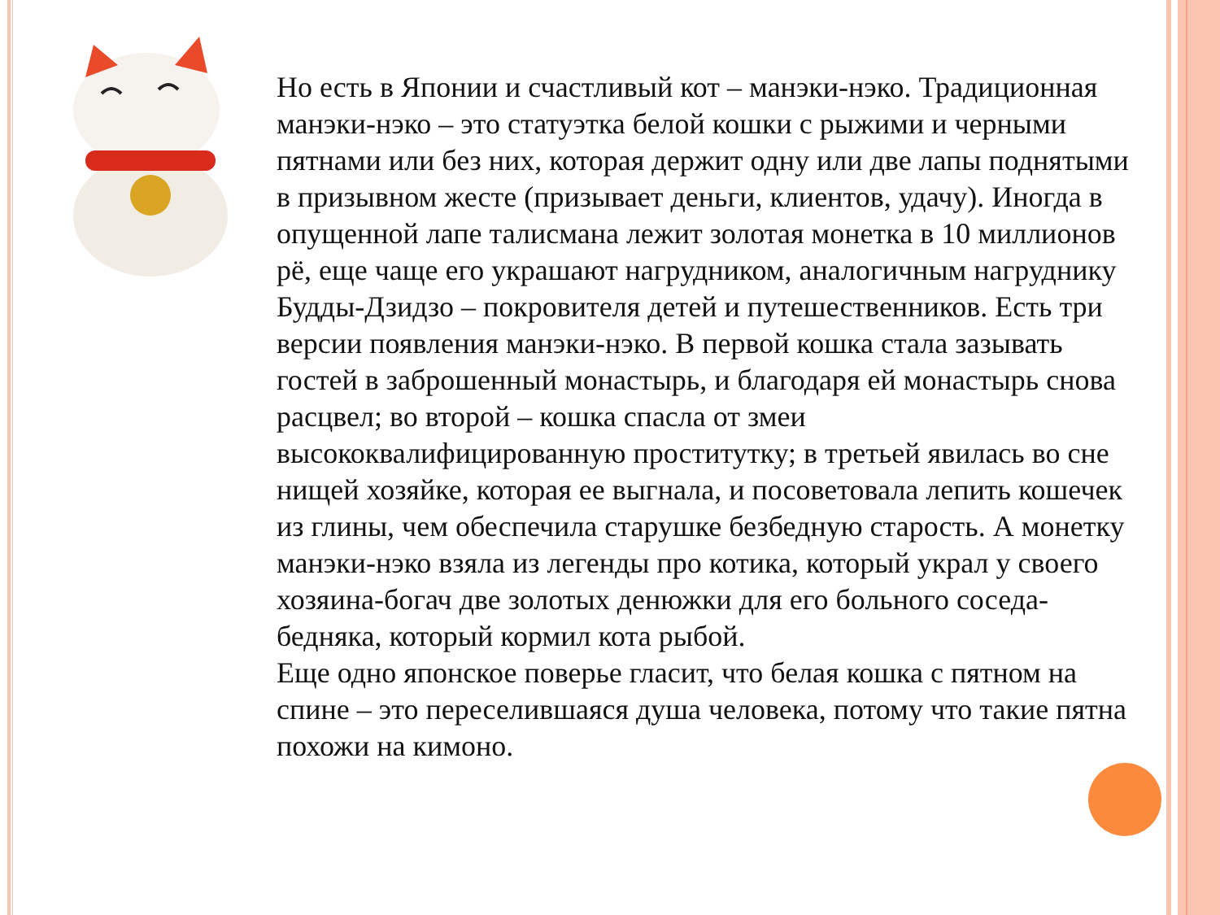Но есть в Японии и счастливый кот – манэки-нэко. Традиционная манэки-нэко – это статуэтка белой кошки с рыжими и черными пятнами или без них, которая держит одну или две лапы поднятыми в призывном жесте (призывает деньги, клиентов, удачу). Иногда в опущенной лапе талисмана лежит золотая монетка в 10 миллионов рё, еще чаще его украшают нагрудником, аналогичным нагруднику Будды-Дзидзо – покровителя детей и путешественников. Есть три версии появления манэки-нэко. В первой кошка стала зазывать гостей в заброшенный монастырь, и благодаря ей монастырь снова расцвел; во второй – кошка спасла от змеи высококвалифицированную проститутку; в третьей явилась во сне нищей хозяйке, которая ее выгнала, и посоветовала лепить кошечек из глины, чем обеспечила старушке безбедную старость. А монетку манэки-нэко взяла из легенды про котика, который украл у своего хозяина-богач две золотых денюжки для его больного соседа-бедняка, который кормил кота рыбой.
Еще одно японское поверье гласит, что белая кошка с пятном на спине – это переселившаяся душа человека, потому что такие пятна похожи на кимоно.